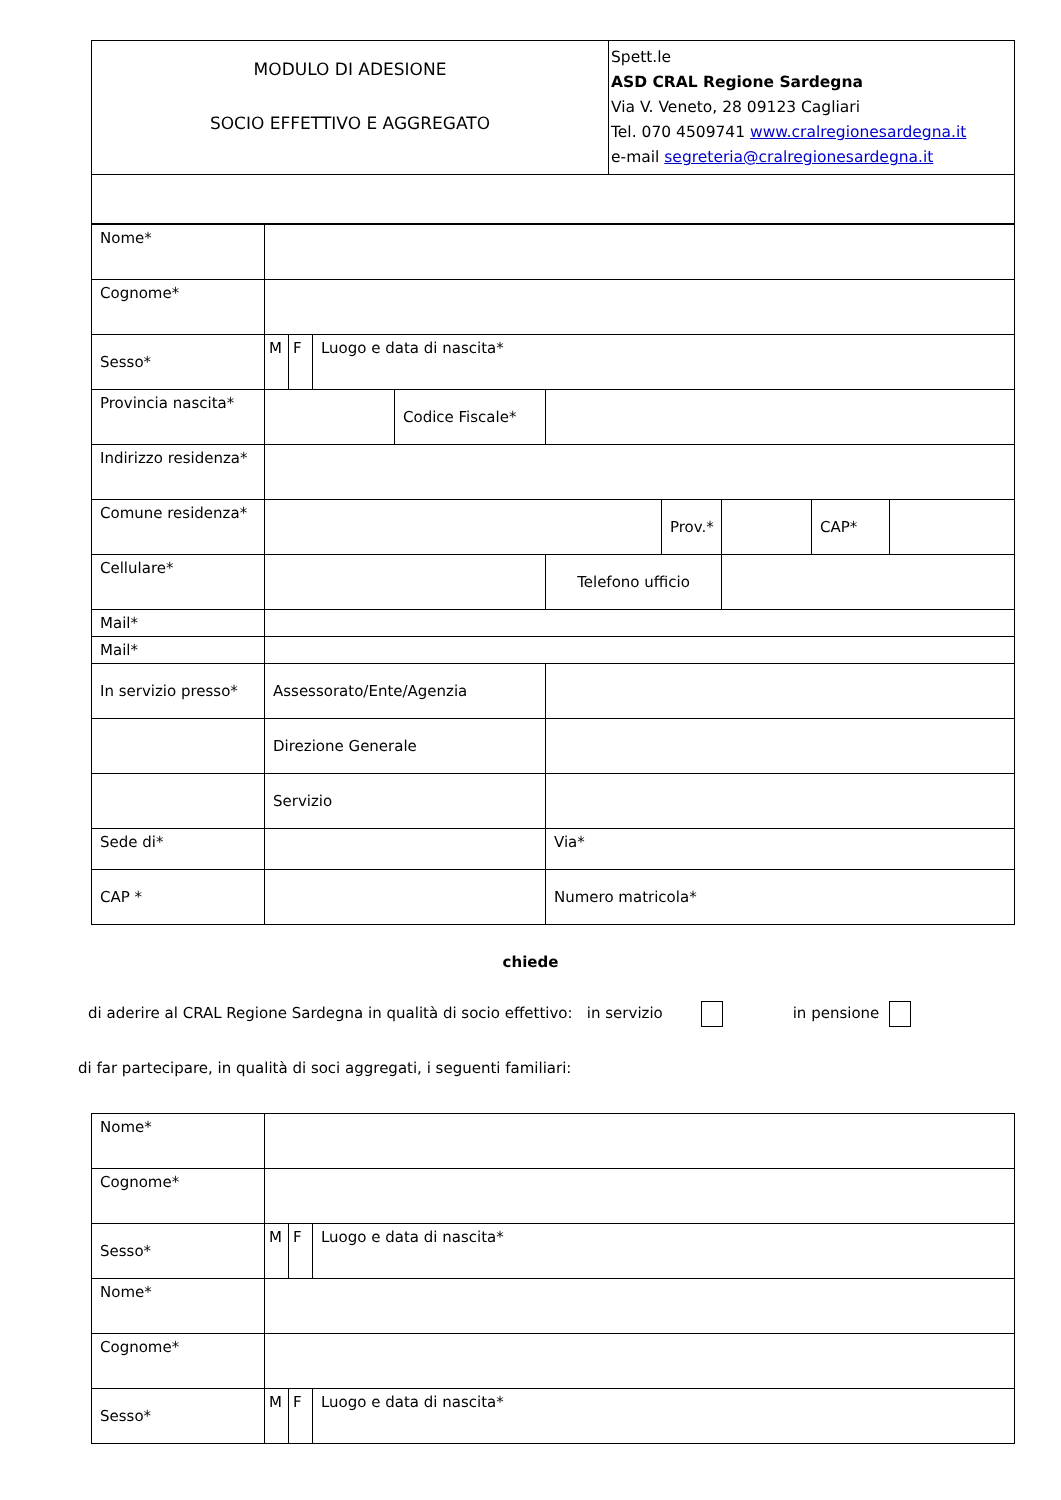| MODULO DI ADESIONE SOCIO EFFETTIVO E AGGREGATO | Spett.le ASD CRAL Regione Sardegna Via V. Veneto, 28 09123 Cagliari Tel. 070 4509741 www.cralregionesardegna.it e-mail segreteria@cralregionesardegna.it |
| Nome* | | | | | | | | | |
| Cognome* | | | | | | | | | |
| Sesso* | M | F | Luogo e data di nascita* | | | | | | |
| Provincia nascita* | | | | Codice Fiscale* | | | | | |
| Indirizzo residenza* | | | | | | | | | |
| Comune residenza* | | | | | | Prov.* | | CAP* | |
| Cellulare* | | | | | Telefono ufficio | | | | |
| Mail* | | | | | | | | | |
| Mail* | | | | | | | | | |
| In servizio presso* | Assessorato/Ente/Agenzia | | | | | | | | |
| | Direzione Generale | | | | | | | | |
| | Servizio | | | | | | | | |
| Sede di* | | | | | Via* | | | | |
| CAP * | | | | | Numero matricola* | | | | |
chiede
di aderire al CRAL Regione Sardegna in qualità di socio effettivo: in servizio in pensione
di far partecipare, in qualità di soci aggregati, i seguenti familiari:
| Nome* | | | |
| Cognome* | | | |
| Sesso* | M | F | Luogo e data di nascita* |
| Nome* | | | |
| Cognome* | | | |
| Sesso* | M | F | Luogo e data di nascita* |